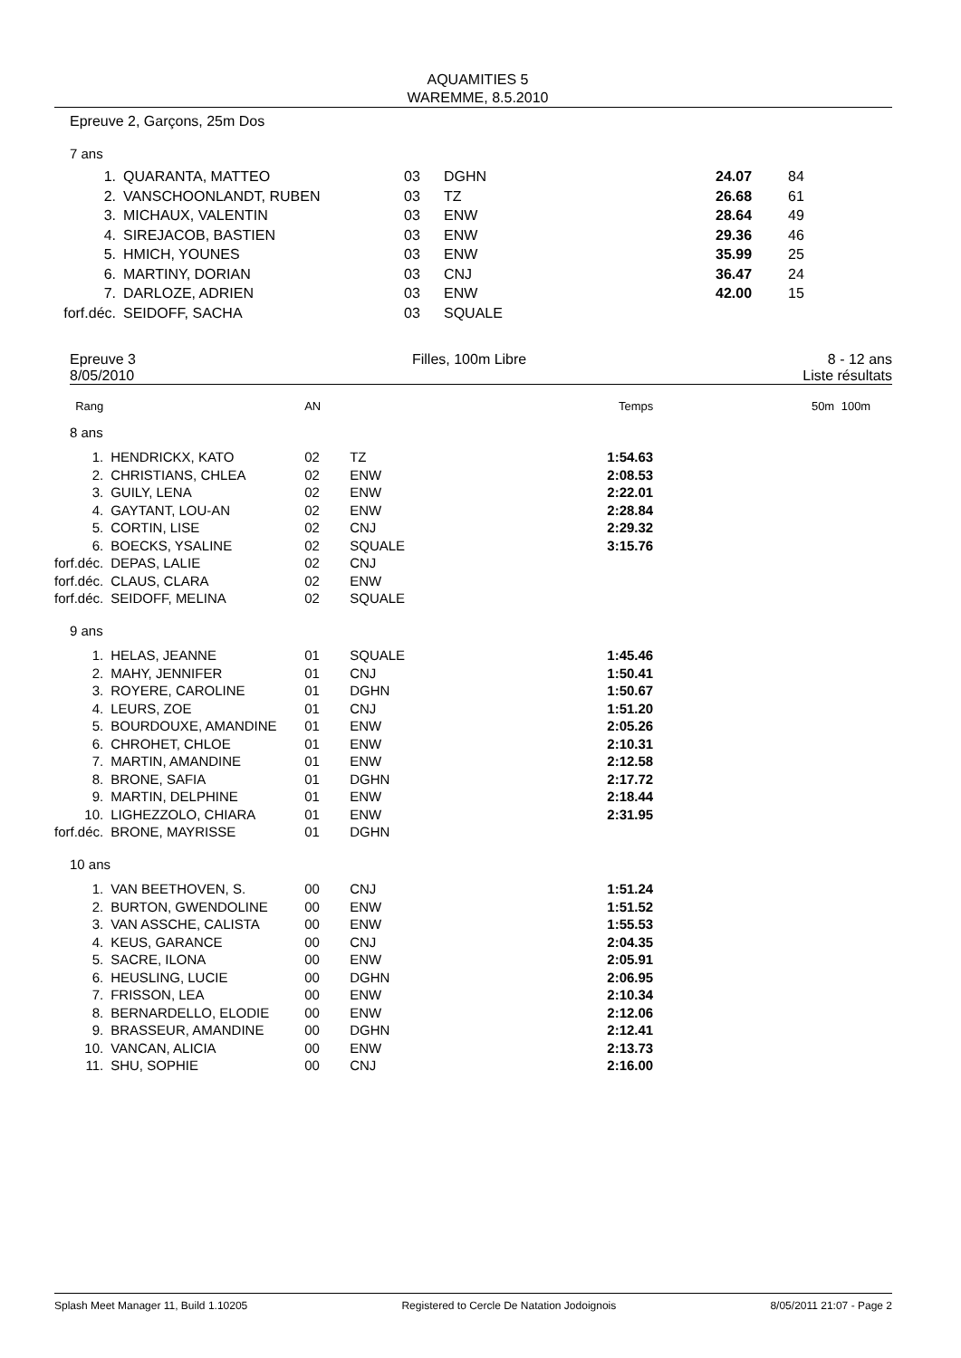AQUAMITIES 5
WAREMME, 8.5.2010
Epreuve 2, Garçons, 25m Dos
7 ans
| 1. | QUARANTA, MATTEO | 03 | DGHN | 24.07 | 84 |
| 2. | VANSCHOONLANDT, RUBEN | 03 | TZ | 26.68 | 61 |
| 3. | MICHAUX, VALENTIN | 03 | ENW | 28.64 | 49 |
| 4. | SIREJACOB, BASTIEN | 03 | ENW | 29.36 | 46 |
| 5. | HMICH, YOUNES | 03 | ENW | 35.99 | 25 |
| 6. | MARTINY, DORIAN | 03 | CNJ | 36.47 | 24 |
| 7. | DARLOZE, ADRIEN | 03 | ENW | 42.00 | 15 |
| forf.déc. | SEIDOFF, SACHA | 03 | SQUALE | | |
Epreuve 3
8/05/2010
Filles, 100m Libre 8 - 12 ans
Liste résultats
| Rang | | AN | | Temps | 50m | 100m |
| 8 ans | | | | | | |
| 1. | HENDRICKX, KATO | 02 | TZ | 1:54.63 | | |
| 2. | CHRISTIANS, CHLEA | 02 | ENW | 2:08.53 | | |
| 3. | GUILY, LENA | 02 | ENW | 2:22.01 | | |
| 4. | GAYTANT, LOU-AN | 02 | ENW | 2:28.84 | | |
| 5. | CORTIN, LISE | 02 | CNJ | 2:29.32 | | |
| 6. | BOECKS, YSALINE | 02 | SQUALE | 3:15.76 | | |
| forf.déc. | DEPAS, LALIE | 02 | CNJ | | | |
| forf.déc. | CLAUS, CLARA | 02 | ENW | | | |
| forf.déc. | SEIDOFF, MELINA | 02 | SQUALE | | | |
| 9 ans | | | | | | |
| 1. | HELAS, JEANNE | 01 | SQUALE | 1:45.46 | | |
| 2. | MAHY, JENNIFER | 01 | CNJ | 1:50.41 | | |
| 3. | ROYERE, CAROLINE | 01 | DGHN | 1:50.67 | | |
| 4. | LEURS, ZOE | 01 | CNJ | 1:51.20 | | |
| 5. | BOURDOUXE, AMANDINE | 01 | ENW | 2:05.26 | | |
| 6. | CHROHET, CHLOE | 01 | ENW | 2:10.31 | | |
| 7. | MARTIN, AMANDINE | 01 | ENW | 2:12.58 | | |
| 8. | BRONE, SAFIA | 01 | DGHN | 2:17.72 | | |
| 9. | MARTIN, DELPHINE | 01 | ENW | 2:18.44 | | |
| 10. | LIGHEZZOLO, CHIARA | 01 | ENW | 2:31.95 | | |
| forf.déc. | BRONE, MAYRISSE | 01 | DGHN | | | |
| 10 ans | | | | | | |
| 1. | VAN BEETHOVEN, S. | 00 | CNJ | 1:51.24 | | |
| 2. | BURTON, GWENDOLINE | 00 | ENW | 1:51.52 | | |
| 3. | VAN ASSCHE, CALISTA | 00 | ENW | 1:55.53 | | |
| 4. | KEUS, GARANCE | 00 | CNJ | 2:04.35 | | |
| 5. | SACRE, ILONA | 00 | ENW | 2:05.91 | | |
| 6. | HEUSLING, LUCIE | 00 | DGHN | 2:06.95 | | |
| 7. | FRISSON, LEA | 00 | ENW | 2:10.34 | | |
| 8. | BERNARDELLO, ELODIE | 00 | ENW | 2:12.06 | | |
| 9. | BRASSEUR, AMANDINE | 00 | DGHN | 2:12.41 | | |
| 10. | VANCAN, ALICIA | 00 | ENW | 2:13.73 | | |
| 11. | SHU, SOPHIE | 00 | CNJ | 2:16.00 | | |
Splash Meet Manager 11, Build 1.10205 Registered to Cercle De Natation Jodoignois 8/05/2011 21:07 - Page 2